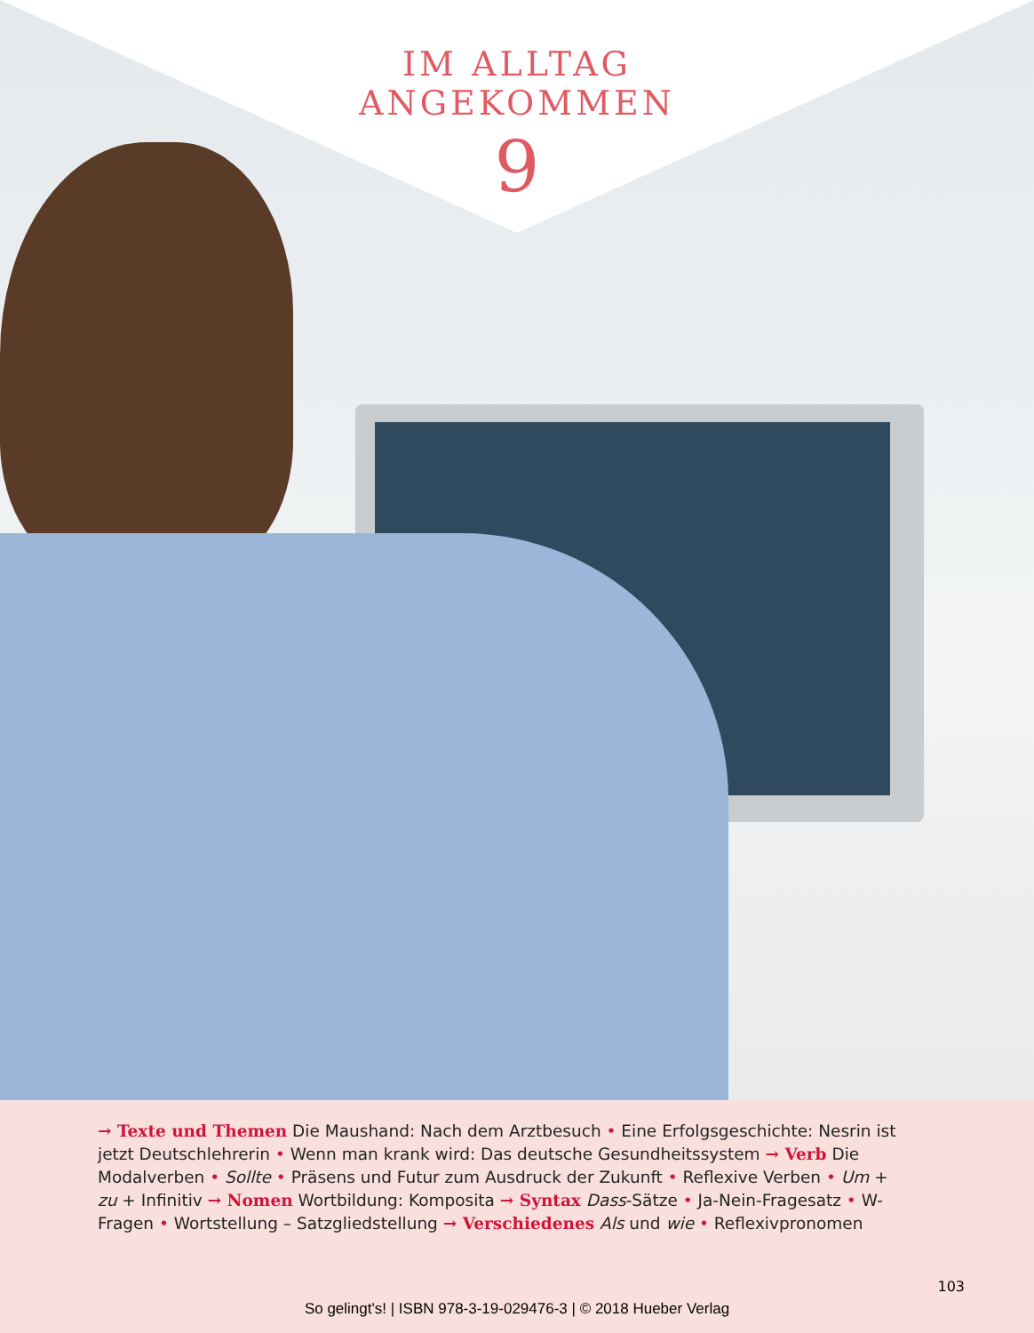IM ALLTAG
ANGEKOMMEN
9
→ Texte und Themen Die Maushand: Nach dem Arztbesuch • Eine Erfolgsgeschichte: Nesrin ist jetzt Deutschlehrerin • Wenn man krank wird: Das deutsche Gesundheitssystem → Verb Die Modalverben • Sollte • Präsens und Futur zum Ausdruck der Zukunft • Reflexive Verben • Um + zu + Infinitiv → Nomen Wortbildung: Komposita → Syntax Dass-Sätze • Ja-Nein-Fragesatz • W-Fragen • Wortstellung – Satzgliedstellung → Verschiedenes Als und wie • Reflexivpronomen
103
So gelingt's! | ISBN 978-3-19-029476-3 | © 2018 Hueber Verlag